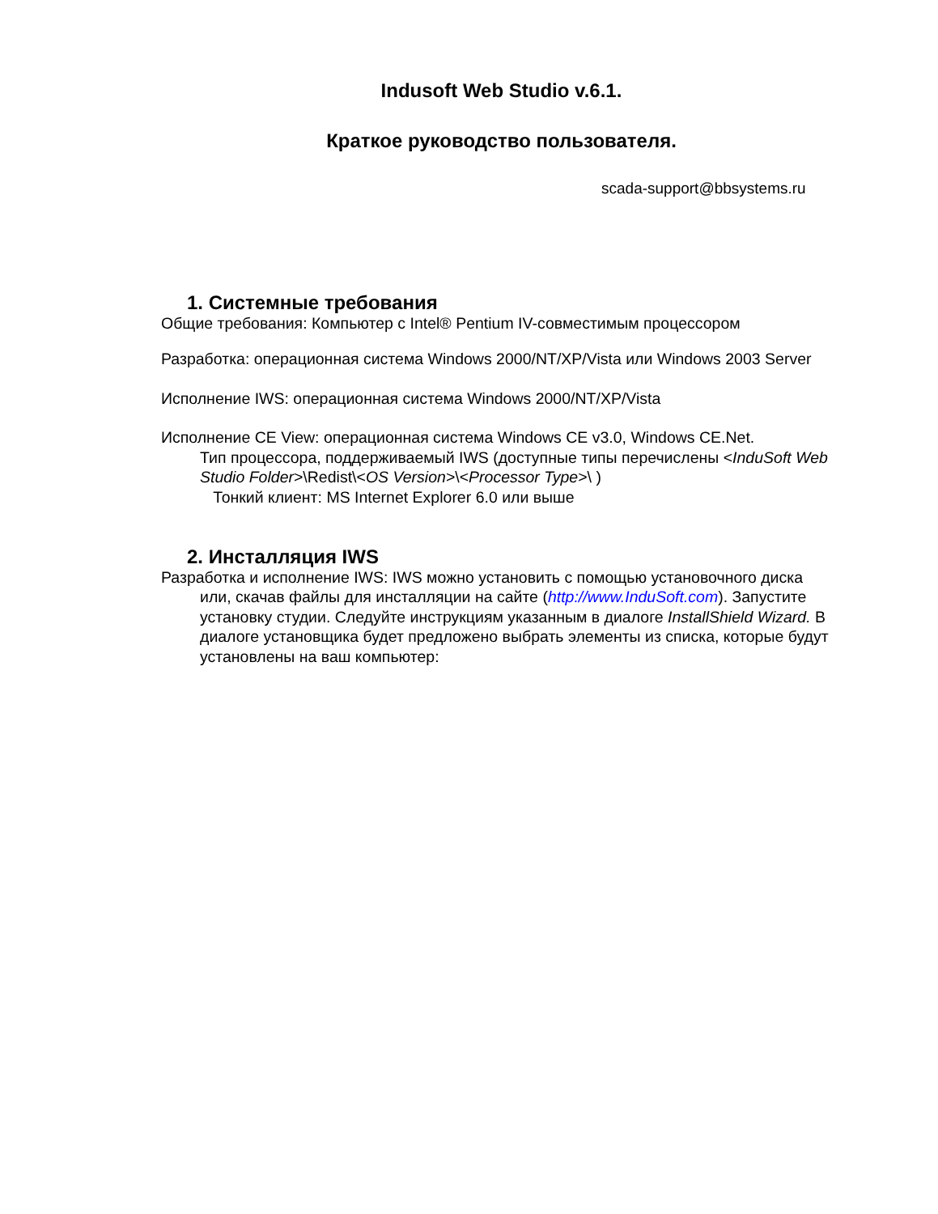Indusoft Web Studio v.6.1.
Краткое руководство пользователя.
scada-support@bbsystems.ru
1. Системные требования
Общие требования: Компьютер с Intel® Pentium IV-совместимым процессором
Разработка: операционная система Windows 2000/NT/XP/Vista или Windows 2003 Server
Исполнение IWS: операционная система Windows 2000/NT/XP/Vista
Исполнение CE View: операционная система Windows CE v3.0, Windows CE.Net.
Тип процессора, поддерживаемый IWS (доступные типы перечислены <InduSoft Web Studio Folder>\Redist\<OS Version>\<Processor Type>\ )
Тонкий клиент: MS Internet Explorer 6.0 или выше
2. Инсталляция IWS
Разработка и исполнение IWS: IWS можно установить с помощью установочного диска или, скачав файлы для инсталляции на сайте (http://www.InduSoft.com). Запустите установку студии. Следуйте инструкциям указанным в диалоге InstallShield Wizard. В диалоге установщика будет предложено выбрать элементы из списка, которые будут установлены на ваш компьютер: